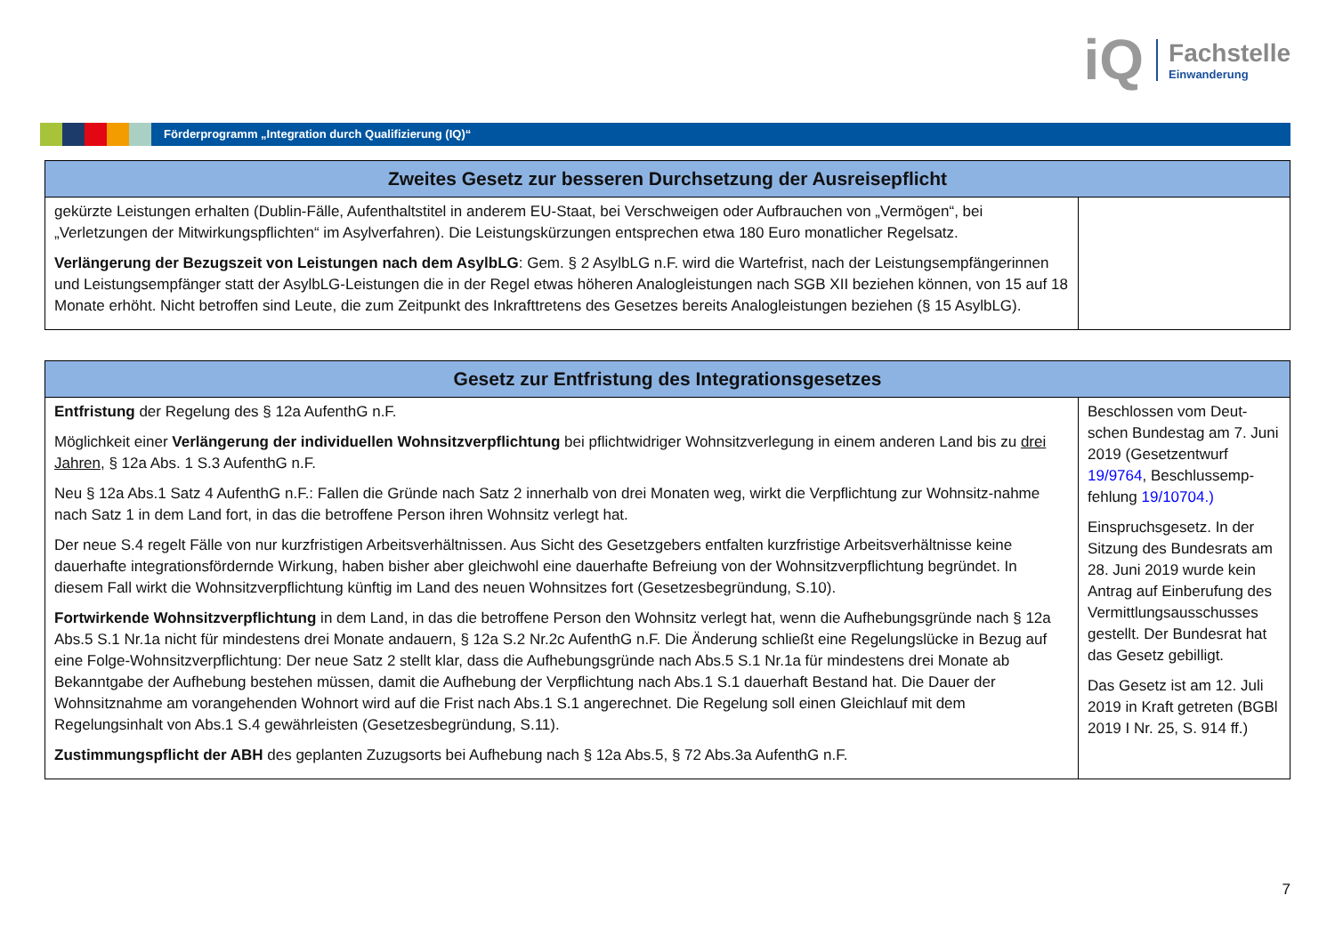iQ
Fachstelle
Einwanderung
Förderprogramm „Integration durch Qualifizierung (IQ)“
| Zweites Gesetz zur besseren Durchsetzung der Ausreisepflicht | |
| --- | --- |
| gekürzte Leistungen erhalten (Dublin-Fälle, Aufenthaltstitel in anderem EU-Staat, bei Verschweigen oder Aufbrauchen von „Vermögen“, bei „Verletzungen der Mitwirkungspflichten“ im Asylverfahren). Die Leistungskürzungen entsprechen etwa 180 Euro monatlicher Regelsatz. Verlängerung der Bezugszeit von Leistungen nach dem AsylbLG : Gem. § 2 AsylbLG n.F. wird die Wartefrist, nach der Leistungsempfängerinnen und Leistungsempfänger statt der AsylbLG-Leistungen die in der Regel etwas höheren Analogleistungen nach SGB XII beziehen können, von 15 auf 18 Monate erhöht. Nicht betroffen sind Leute, die zum Zeitpunkt des Inkrafttretens des Gesetzes bereits Analogleistungen beziehen (§ 15 AsylbLG). | |
| Gesetz zur Entfristung des Integrationsgesetzes | |
| --- | --- |
| Entfristung der Regelung des § 12a AufenthG n.F. Möglichkeit einer Verlängerung der individuellen Wohnsitzverpflichtung bei pflichtwidriger Wohnsitzverlegung in einem anderen Land bis zu drei Jahren , § 12a Abs. 1 S.3 AufenthG n.F. Neu § 12a Abs.1 Satz 4 AufenthG n.F.: Fallen die Gründe nach Satz 2 innerhalb von drei Monaten weg, wirkt die Verpflichtung zur Wohnsitz-nahme nach Satz 1 in dem Land fort, in das die betroffene Person ihren Wohnsitz verlegt hat. Der neue S.4 regelt Fälle von nur kurzfristigen Arbeitsverhältnissen. Aus Sicht des Gesetzgebers entfalten kurzfristige Arbeitsverhältnisse keine dauerhafte integrationsfördernde Wirkung, haben bisher aber gleichwohl eine dauerhafte Befreiung von der Wohnsitzverpflichtung begründet. In diesem Fall wirkt die Wohnsitzverpflichtung künftig im Land des neuen Wohnsitzes fort (Gesetzesbegründung, S.10). Fortwirkende Wohnsitzverpflichtung in dem Land, in das die betroffene Person den Wohnsitz verlegt hat, wenn die Aufhebungsgründe nach § 12a Abs.5 S.1 Nr.1a nicht für mindestens drei Monate andauern, § 12a S.2 Nr.2c AufenthG n.F. Die Änderung schließt eine Regelungslücke in Bezug auf eine Folge-Wohnsitzverpflichtung: Der neue Satz 2 stellt klar, dass die Aufhebungsgründe nach Abs.5 S.1 Nr.1a für mindestens drei Monate ab Bekanntgabe der Aufhebung bestehen müssen, damit die Aufhebung der Verpflichtung nach Abs.1 S.1 dauerhaft Bestand hat. Die Dauer der Wohnsitznahme am vorangehenden Wohnort wird auf die Frist nach Abs.1 S.1 angerechnet. Die Regelung soll einen Gleichlauf mit dem Regelungsinhalt von Abs.1 S.4 gewährleisten (Gesetzesbegründung, S.11). Zustimmungspflicht der ABH des geplanten Zuzugsorts bei Aufhebung nach § 12a Abs.5, § 72 Abs.3a AufenthG n.F. | Beschlossen vom Deut-schen Bundestag am 7. Juni 2019 (Gesetzentwurf 19/9764 , Beschlussemp-fehlung 19/10704.) Einspruchsgesetz. In der Sitzung des Bundesrats am 28. Juni 2019 wurde kein Antrag auf Einberufung des Vermittlungsausschusses gestellt. Der Bundesrat hat das Gesetz gebilligt. Das Gesetz ist am 12. Juli 2019 in Kraft getreten (BGBl 2019 I Nr. 25, S. 914 ff.) |
7